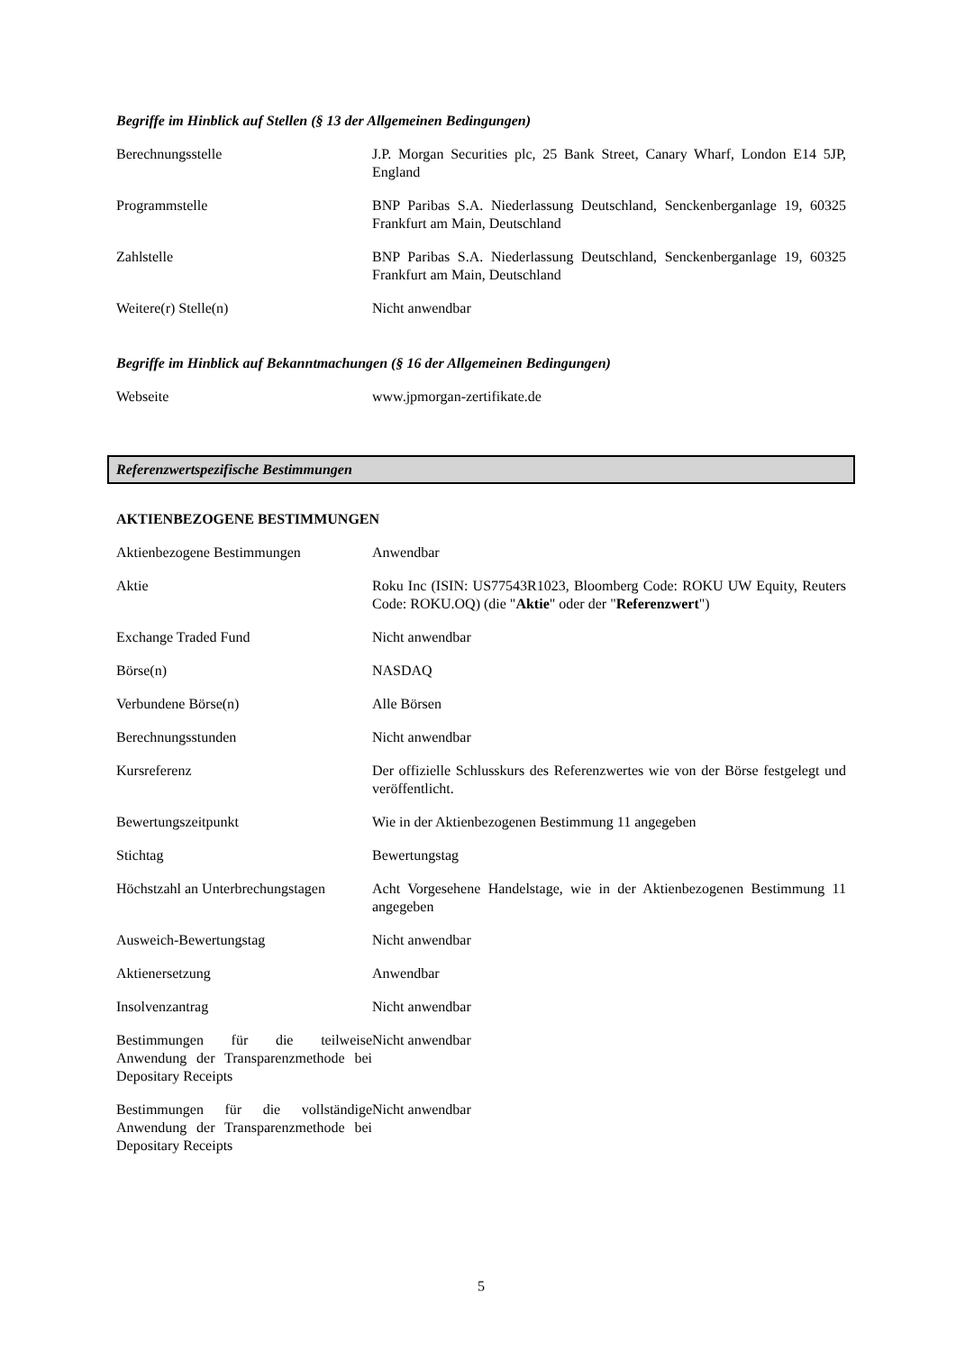Begriffe im Hinblick auf Stellen (§ 13 der Allgemeinen Bedingungen)
| Berechnungsstelle | J.P. Morgan Securities plc, 25 Bank Street, Canary Wharf, London E14 5JP, England |
| Programmstelle | BNP Paribas S.A. Niederlassung Deutschland, Senckenberganlage 19, 60325 Frankfurt am Main, Deutschland |
| Zahlstelle | BNP Paribas S.A. Niederlassung Deutschland, Senckenberganlage 19, 60325 Frankfurt am Main, Deutschland |
| Weitere(r) Stelle(n) | Nicht anwendbar |
Begriffe im Hinblick auf Bekanntmachungen (§ 16 der Allgemeinen Bedingungen)
| Webseite | www.jpmorgan-zertifikate.de |
Referenzwertspezifische Bestimmungen
AKTIENBEZOGENE BESTIMMUNGEN
| Aktienbezogene Bestimmungen | Anwendbar |
| Aktie | Roku Inc (ISIN: US77543R1023, Bloomberg Code: ROKU UW Equity, Reuters Code: ROKU.OQ) (die " Aktie " oder der " Referenzwert ") |
| Exchange Traded Fund | Nicht anwendbar |
| Börse(n) | NASDAQ |
| Verbundene Börse(n) | Alle Börsen |
| Berechnungsstunden | Nicht anwendbar |
| Kursreferenz | Der offizielle Schlusskurs des Referenzwertes wie von der Börse festgelegt und veröffentlicht. |
| Bewertungszeitpunkt | Wie in der Aktienbezogenen Bestimmung 11 angegeben |
| Stichtag | Bewertungstag |
| Höchstzahl an Unterbrechungstagen | Acht Vorgesehene Handelstage, wie in der Aktienbezogenen Bestimmung 11 angegeben |
| Ausweich-Bewertungstag | Nicht anwendbar |
| Aktienersetzung | Anwendbar |
| Insolvenzantrag | Nicht anwendbar |
| Bestimmungen für die teilweise Anwendung der Transparenzmethode bei Depositary Receipts | Nicht anwendbar |
| Bestimmungen für die vollständige Anwendung der Transparenzmethode bei Depositary Receipts | Nicht anwendbar |
5